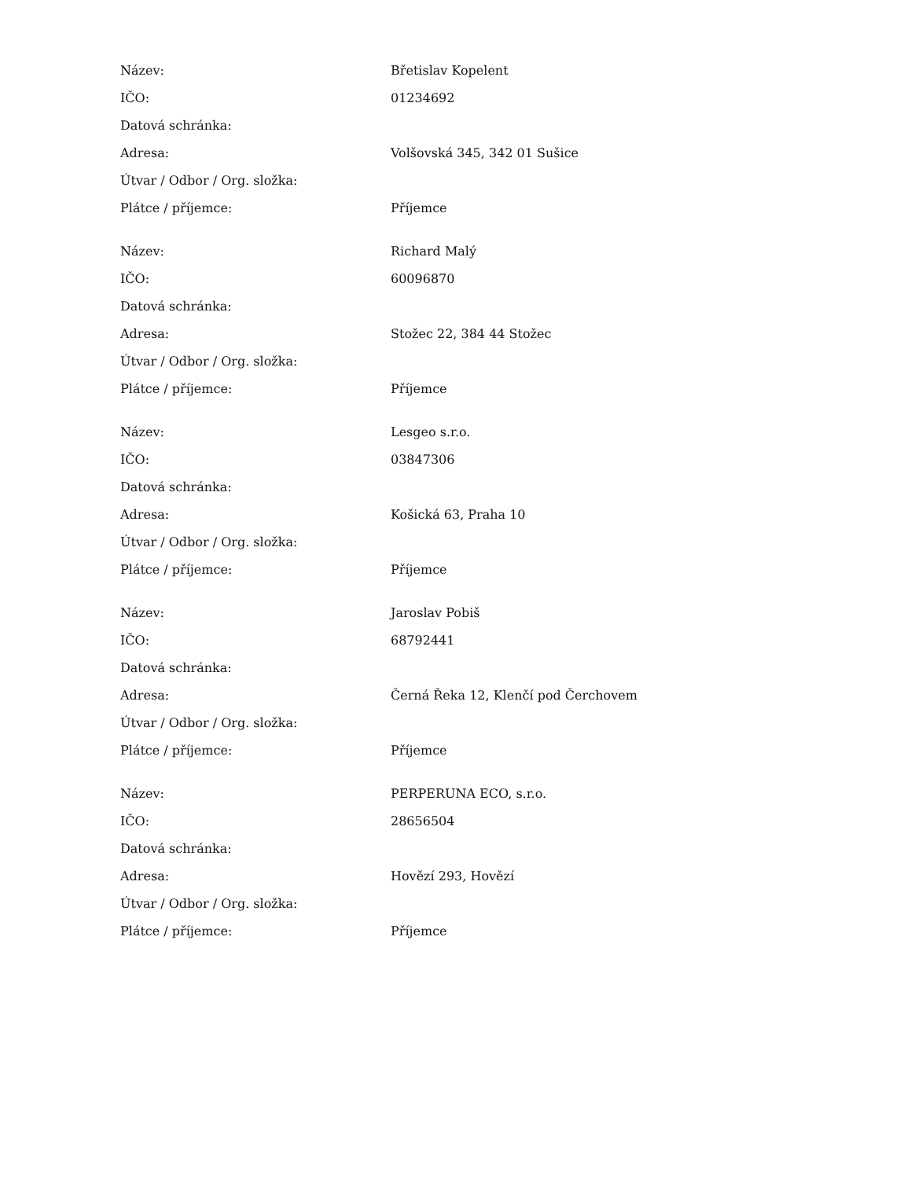| Název: | Břetislav Kopelent |
| IČO: | 01234692 |
| Datová schránka: | |
| Adresa: | Volšovská 345, 342 01 Sušice |
| Útvar / Odbor / Org. složka: | |
| Plátce / příjemce: | Příjemce |
| Název: | Richard Malý |
| IČO: | 60096870 |
| Datová schránka: | |
| Adresa: | Stožec 22, 384 44 Stožec |
| Útvar / Odbor / Org. složka: | |
| Plátce / příjemce: | Příjemce |
| Název: | Lesgeo s.r.o. |
| IČO: | 03847306 |
| Datová schránka: | |
| Adresa: | Košická 63, Praha 10 |
| Útvar / Odbor / Org. složka: | |
| Plátce / příjemce: | Příjemce |
| Název: | Jaroslav Pobiš |
| IČO: | 68792441 |
| Datová schránka: | |
| Adresa: | Černá Řeka 12, Klenčí pod Čerchovem |
| Útvar / Odbor / Org. složka: | |
| Plátce / příjemce: | Příjemce |
| Název: | PERPERUNA ECO, s.r.o. |
| IČO: | 28656504 |
| Datová schránka: | |
| Adresa: | Hovězí 293, Hovězí |
| Útvar / Odbor / Org. složka: | |
| Plátce / příjemce: | Příjemce |